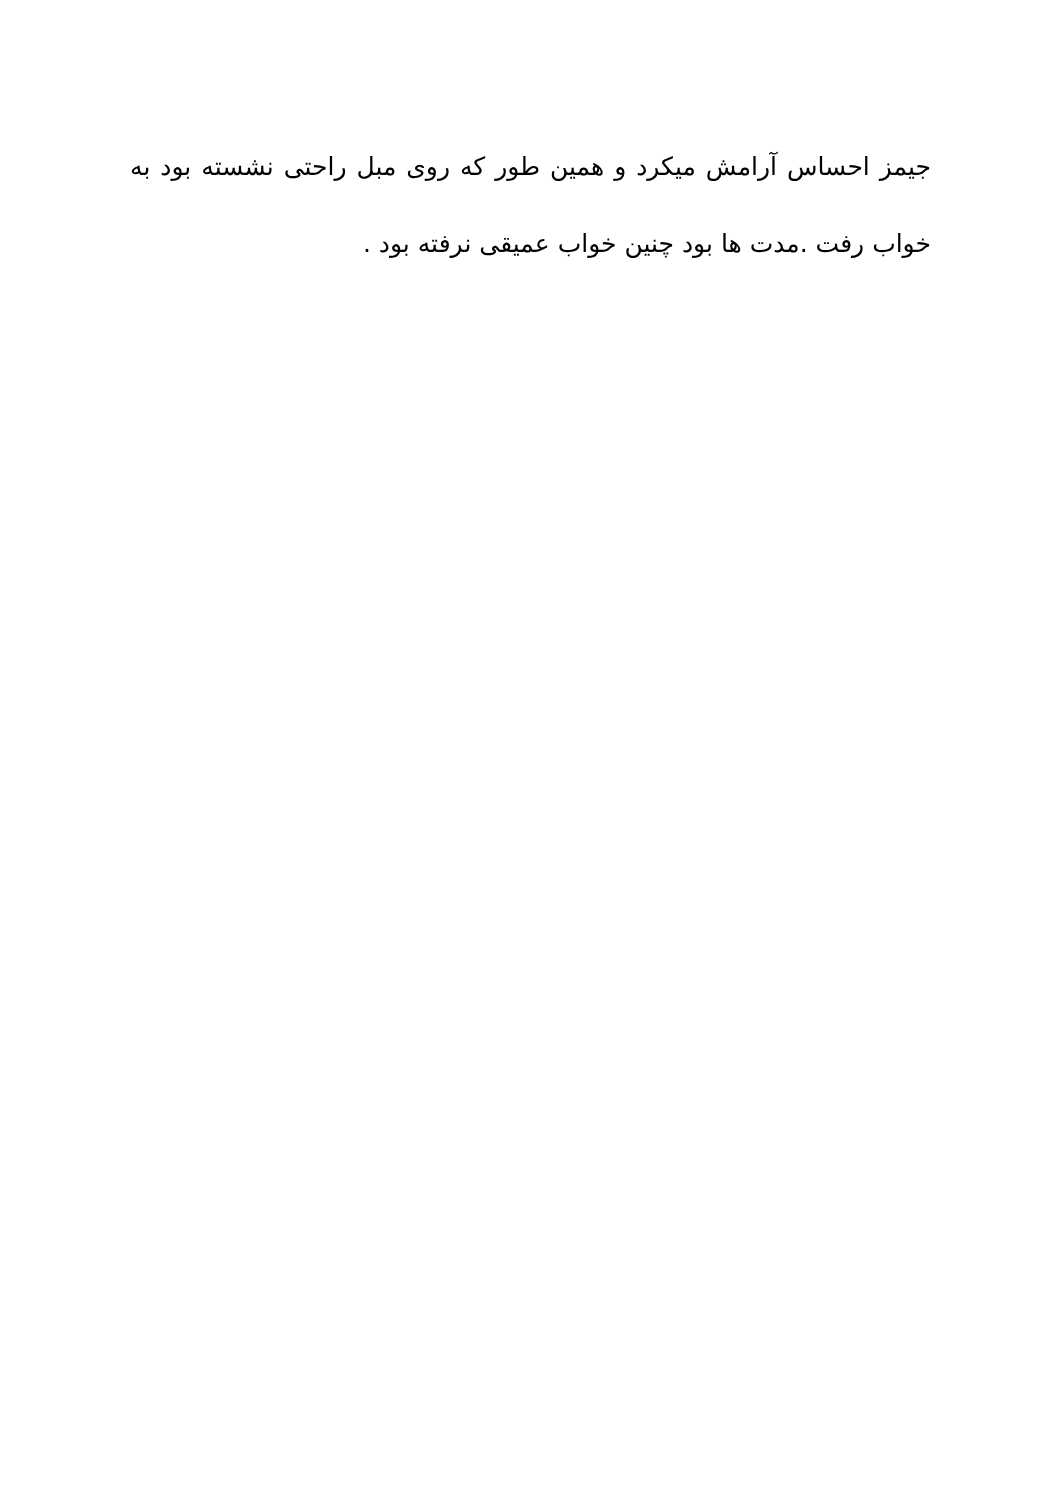جیمز احساس آرامش میکرد و همین طور که روی مبل راحتی نشسته بود به خواب رفت .مدت ها بود چنین خواب عمیقی نرفته بود .